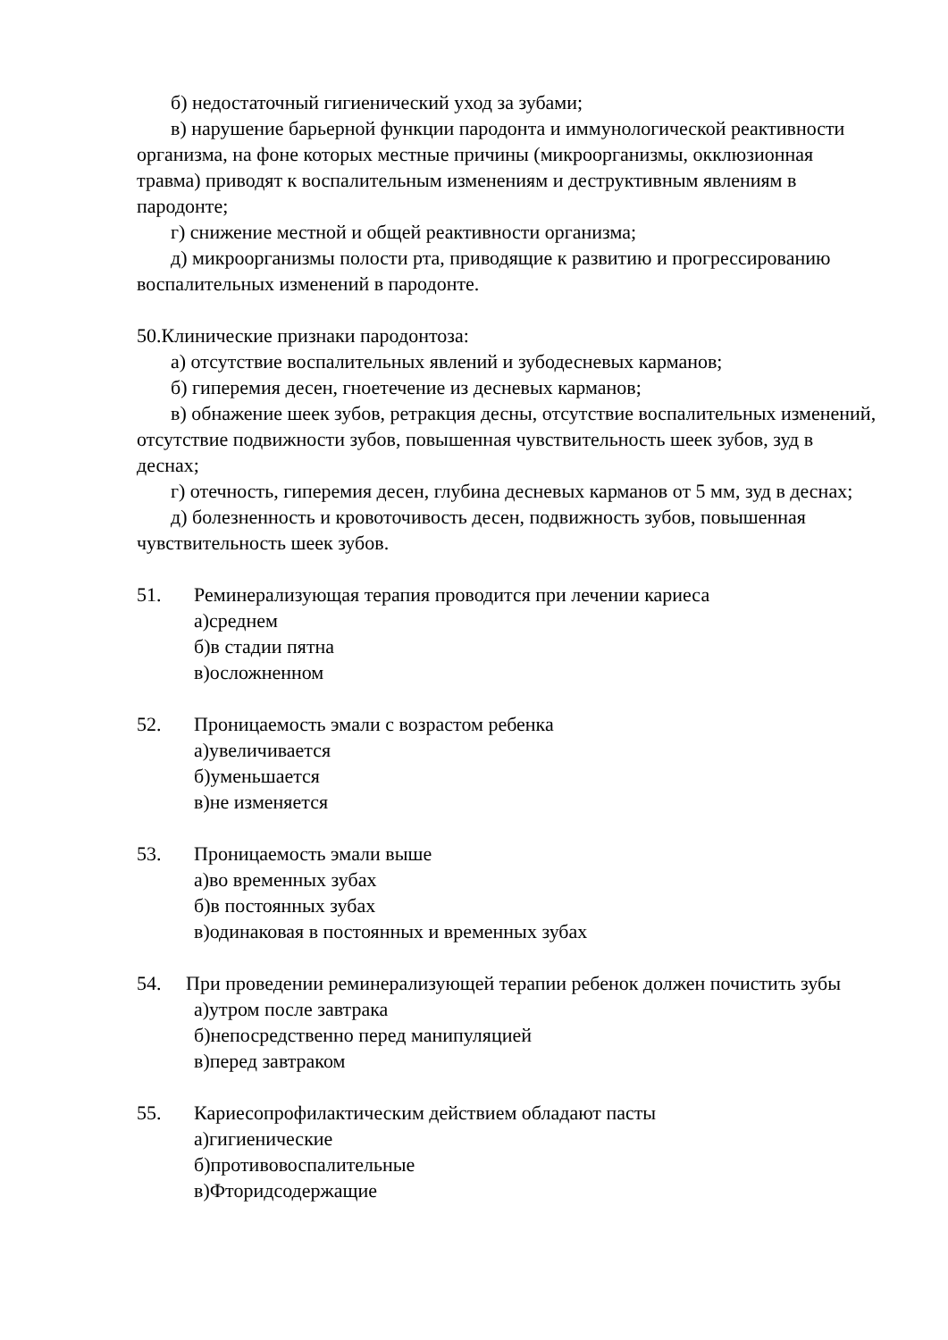б) недостаточный гигиенический уход за зубами;
в) нарушение барьерной функции пародонта и иммунологической реактивности организма, на фоне которых местные причины (микроорганизмы, окклюзионная травма) приводят к воспалительным изменениям и деструктивным явлениям в пародонте;
г) снижение местной и общей реактивности организма;
д) микроорганизмы полости рта, приводящие к развитию и прогрессированию воспалительных изменений в пародонте.
50.Клинические признаки пародонтоза:
а) отсутствие воспалительных явлений и зубодесневых карманов;
б) гиперемия десен, гноетечение из десневых карманов;
в) обнажение шеек зубов, ретракция десны, отсутствие воспалительных изменений, отсутствие подвижности зубов, повышенная чувствительность шеек зубов, зуд в деснах;
г) отечность, гиперемия десен, глубина десневых карманов от 5 мм, зуд в деснах;
д) болезненность и кровоточивость десен, подвижность зубов, повышенная чувствительность шеек зубов.
51. Реминерализующая терапия проводится при лечении кариеса
а)среднем
б)в стадии пятна
в)осложненном
52. Проницаемость эмали с возрастом ребенка
а)увеличивается
б)уменьшается
в)не изменяется
53. Проницаемость эмали выше
а)во временных зубах
б)в постоянных зубах
в)одинаковая в постоянных и временных зубах
54. При проведении реминерализующей терапии ребенок должен почистить зубы
а)утром после завтрака
б)непосредственно перед манипуляцией
в)перед завтраком
55. Кариесопрофилактическим действием обладают пасты
а)гигиенические
б)противовоспалительные
в)Фторидсодержащие